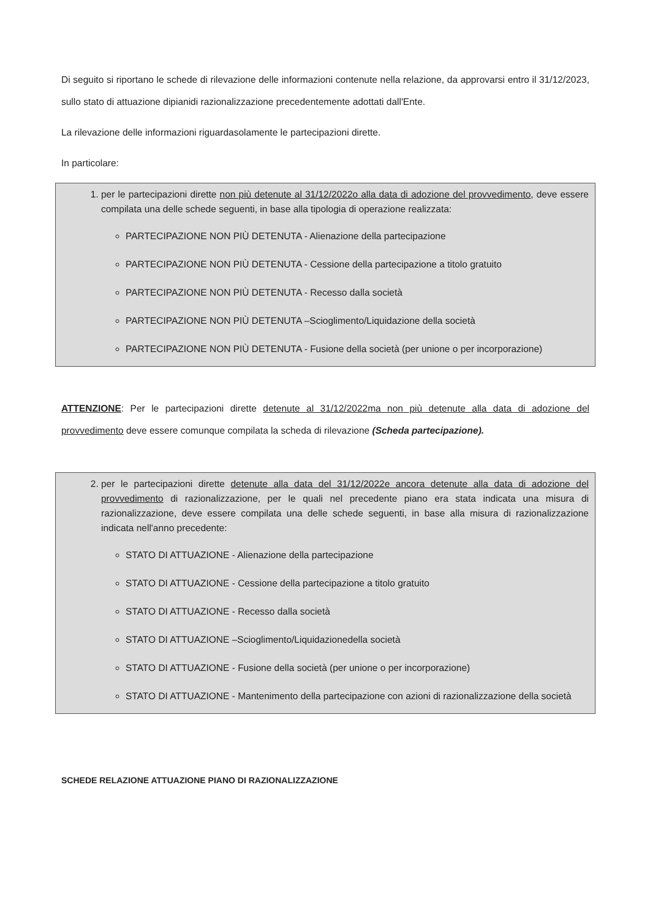Di seguito si riportano le schede di rilevazione delle informazioni contenute nella relazione, da approvarsi entro il 31/12/2023, sullo stato di attuazione dipianidi razionalizzazione precedentemente adottati dall'Ente.
La rilevazione delle informazioni riguardasolamente le partecipazioni dirette.
In particolare:
1. per le partecipazioni dirette non più detenute al 31/12/2022o alla data di adozione del provvedimento, deve essere compilata una delle schede seguenti, in base alla tipologia di operazione realizzata:
PARTECIPAZIONE NON PIÙ DETENUTA - Alienazione della partecipazione
PARTECIPAZIONE NON PIÙ DETENUTA - Cessione della partecipazione a titolo gratuito
PARTECIPAZIONE NON PIÙ DETENUTA - Recesso dalla società
PARTECIPAZIONE NON PIÙ DETENUTA –Scioglimento/Liquidazione della società
PARTECIPAZIONE NON PIÙ DETENUTA - Fusione della società (per unione o per incorporazione)
ATTENZIONE: Per le partecipazioni dirette detenute al 31/12/2022ma non più detenute alla data di adozione del provvedimento deve essere comunque compilata la scheda di rilevazione (Scheda partecipazione).
2. per le partecipazioni dirette detenute alla data del 31/12/2022e ancora detenute alla data di adozione del provvedimento di razionalizzazione, per le quali nel precedente piano era stata indicata una misura di razionalizzazione, deve essere compilata una delle schede seguenti, in base alla misura di razionalizzazione indicata nell'anno precedente:
STATO DI ATTUAZIONE - Alienazione della partecipazione
STATO DI ATTUAZIONE - Cessione della partecipazione a titolo gratuito
STATO DI ATTUAZIONE - Recesso dalla società
STATO DI ATTUAZIONE –Scioglimento/Liquidazionedella società
STATO DI ATTUAZIONE - Fusione della società (per unione o per incorporazione)
STATO DI ATTUAZIONE - Mantenimento della partecipazione con azioni di razionalizzazione della società
SCHEDE RELAZIONE ATTUAZIONE PIANO DI RAZIONALIZZAZIONE